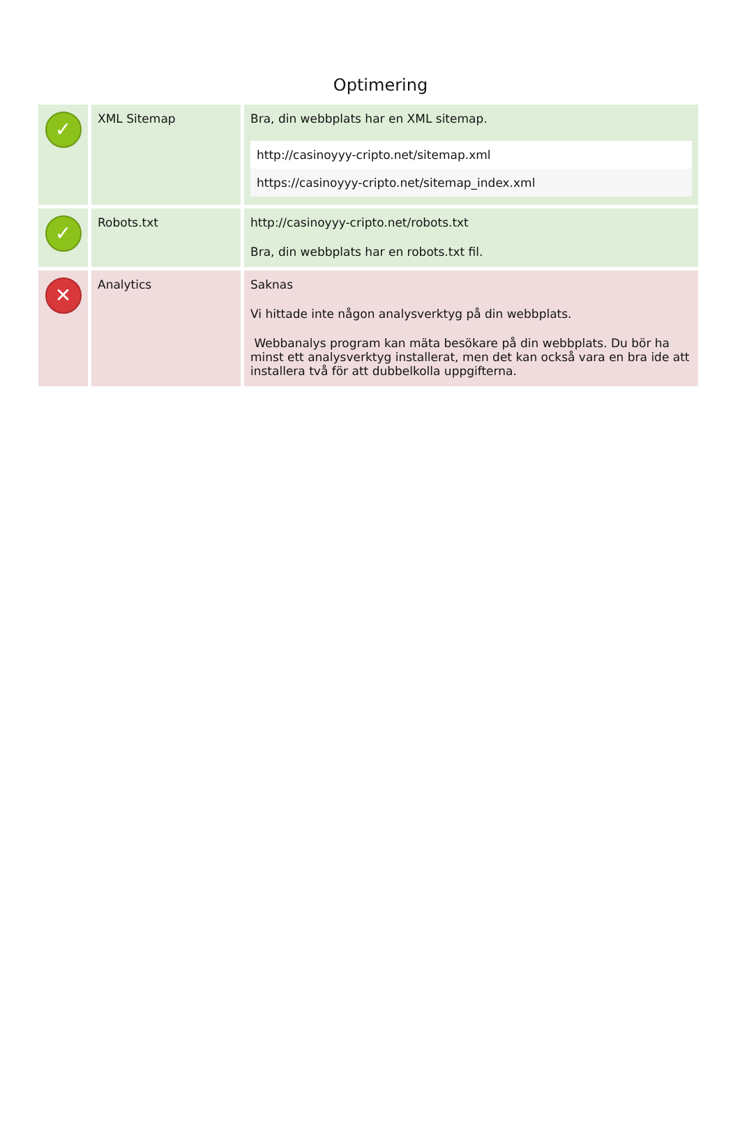Optimering
| ✓ | XML Sitemap | Bra, din webbplats har en XML sitemap. / http://casinoyyy-cripto.net/sitemap.xml / / https://casinoyyy-cripto.net/sitemap_index.xml / |
| ✓ | Robots.txt | http://casinoyyy-cripto.net/robots.txt Bra, din webbplats har en robots.txt fil. |
| ✕ | Analytics | Saknas Vi hittade inte någon analysverktyg på din webbplats. Webbanalys program kan mäta besökare på din webbplats. Du bör ha minst ett analysverktyg installerat, men det kan också vara en bra ide att installera två för att dubbelkolla uppgifterna. |